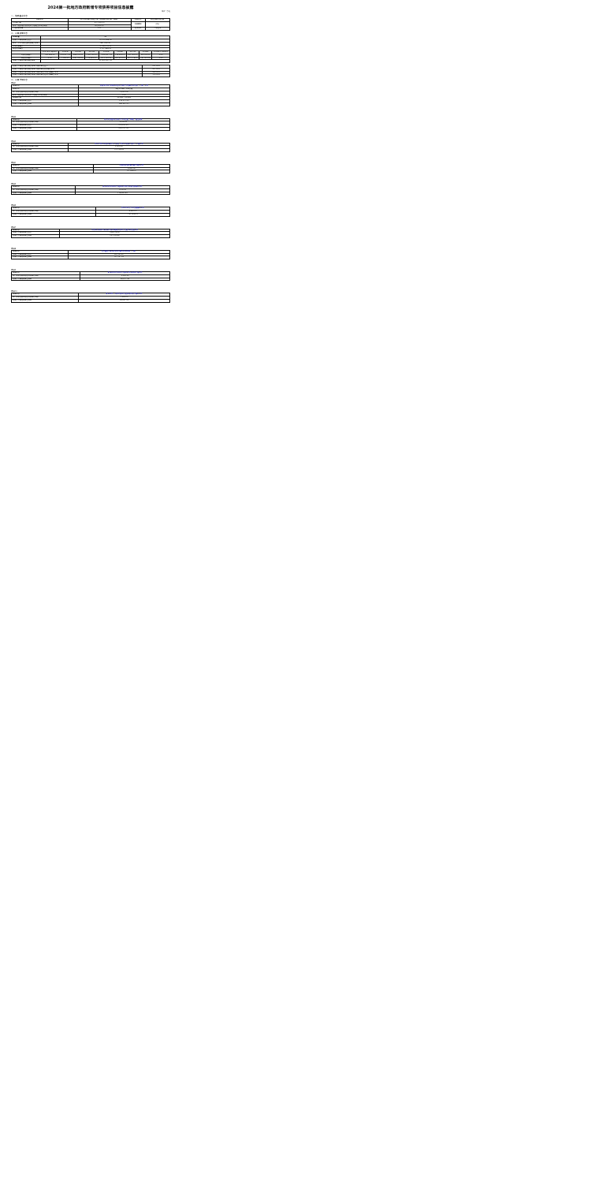2024第一批地方政府新增专项债券项目信息披露
单位：万元
一、债券基本信息
| 债券名称 | 2024年宁波市其他自收自支项目专项债券（三期） | 债券类型 | 其他领域专项债券 |
| 计划发行额 | 327,200.00 | 债券期限 | 30年 |
| 其中：用于符合条件的重大项目资本金的金额 | 60,000.00 | | |
| 信用评级结果 | AAA | 还本方式 | 一次还本 |
二、项目总体信息
| 项目数量 | 38 | | | | | | | | |
| 债券存续期内项目总投资 | 10,704,836.00 | | | | | | | | |
| 其中：不含专项债券的项目资本金 | 861,548.33 | | | | | | | | |
| 专项债券融资 | 5,456,576.00 | | | | | | | | |
| 其他债务融资 | 2,737,586.00 | | | | | | | | |
| | 2021年及以前年度 | 2022年 | 2023年 | 2024年 | 2025年 | 2026年 | 2027年 | 2028年 | 2029年及以后年度 |
| 专项债券融资 | 164,633.00 | 516,307.00 | 566,000.00 | 1,364,500.00 | 1,905,907.00 | 426,553.00 | 484,000.00 | 60,000.00 | 0.00 |
| 其他债务融资 | 0.00 | 1,000.00 | 290,100.00 | 715,800.00 | 814,700.00 | 461,510.00 | 301,476.00 | 167,000.00 | 0.00 |
| 债券存续期内所有项目总收益 | 24,004,357.76 | | | | | | | | |
| 债券存续期内所有项目总收益/所有项目总投资 | 224.00% |
| 债券存续期内所有项目总收益/所有项目总债务融资本金 | 257.00% |
| 债券存续期内所有项目总收益/所有项目总专项债券融资本金 | 395.00% |
| 债券存续期内所有项目总收益/所有项目总地方债券融资本金 | 443.00% |
三、项目详细信息
项目1
| 项目名称 | 宁波市鄞州区金峨山生态产业园区及配套基础设施（一期）工程 |
| 项目类型 | 其他产业园区基础设施 |
| 本只专项债券中用于该项目的金额 | 15,000.00 |
| 其中：用于符合条件的重大项目资本金的金额 | 0.00 |
| 项目建设期 | 2023年至2026年 |
| 债券存续期内项目总投资 | 423,971.00 |
| 债券存续期内项目总收益 | 962,607.34 |
项目2
| 项目名称 | 象山县宁波经济开发区基础设施（四期）建设项目 |
| 本只专项债券中用于该项目的金额 | 2,000.00 |
| 债券存续期内项目总投资 | 105,524.00 |
| 债券存续期内项目总收益 | 225,104.16 |
项目3
| 项目名称 | 鄞州区第二医院医共体下应分院（鄞州二院滨江院区）迁建工程 |
| 本只专项债券中用于该项目的金额 | 2,000.00 |
| 债券存续期内项目总收益 | 173,793.00 |
项目4
| 项目名称 | 宁波文创港配套功能区提升工程 |
| 本只专项债券中用于该项目的金额 | 5,000.00 |
| 债券存续期内项目总收益 | 37,436.00 |
项目5
| 项目名称 | 象山县中医医院医疗健康集团院区新建设施提升工程 |
| 本只专项债券中用于该项目的金额 | 1,000.00 |
| 债券存续期内项目总收益 | 116,051.93 |
项目6
| 项目名称 | 鄞州区医疗卫生设施提升工程 |
| 本只专项债券中用于该项目的金额 | 5,900.00 |
| 债券存续期内项目总收益 | 151,008.22 |
项目7
| 项目名称 | 奉化经济开发区滨海新区集中式数字化医疗设施基础设施工程 |
| 债券存续期内项目总投资 | 206,376.00 |
| 债券存续期内项目总收益 | 227,253.80 |
项目8
| 项目名称 | "北斗星港"云龙镇宁城乡融合开发项目（一期） |
| 债券存续期内项目总投资 | 82,100.00 |
| 债券存续期内项目总收益 | 137,757.00 |
项目9
| 项目名称 | 象山县中医医院医疗健康集团分院改扩建工程 |
| 本只专项债券中用于该项目的金额 | 2,000.00 |
| 债券存续期内项目总收益 | 30,071.29 |
项目10
| 项目名称 | 象山县第一人民医院医疗健康集团院区提升工程 |
| 本只专项债券中用于该项目的金额 | 1,200.00 |
| 债券存续期内项目总收益 | 26,091.03 |